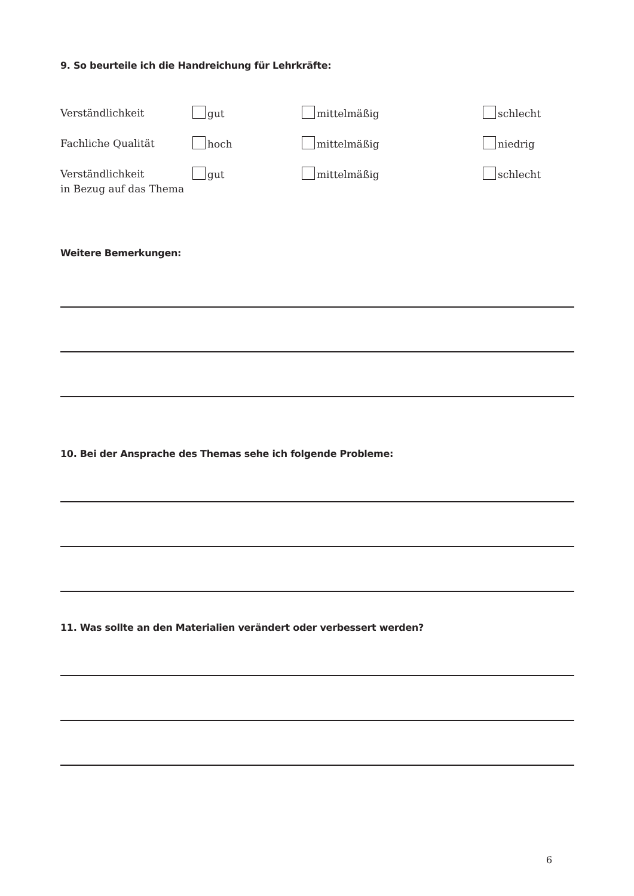9. So beurteile ich die Handreichung für Lehrkräfte:
Verständlichkeit gut mittelmäßig schlecht
Fachliche Qualität hoch mittelmäßig niedrig
Verständlichkeit
in Bezug auf das Thema
gut mittelmäßig schlecht
Weitere Bemerkungen:
10. Bei der Ansprache des Themas sehe ich folgende Probleme:
11. Was sollte an den Materialien verändert oder verbessert werden?
6